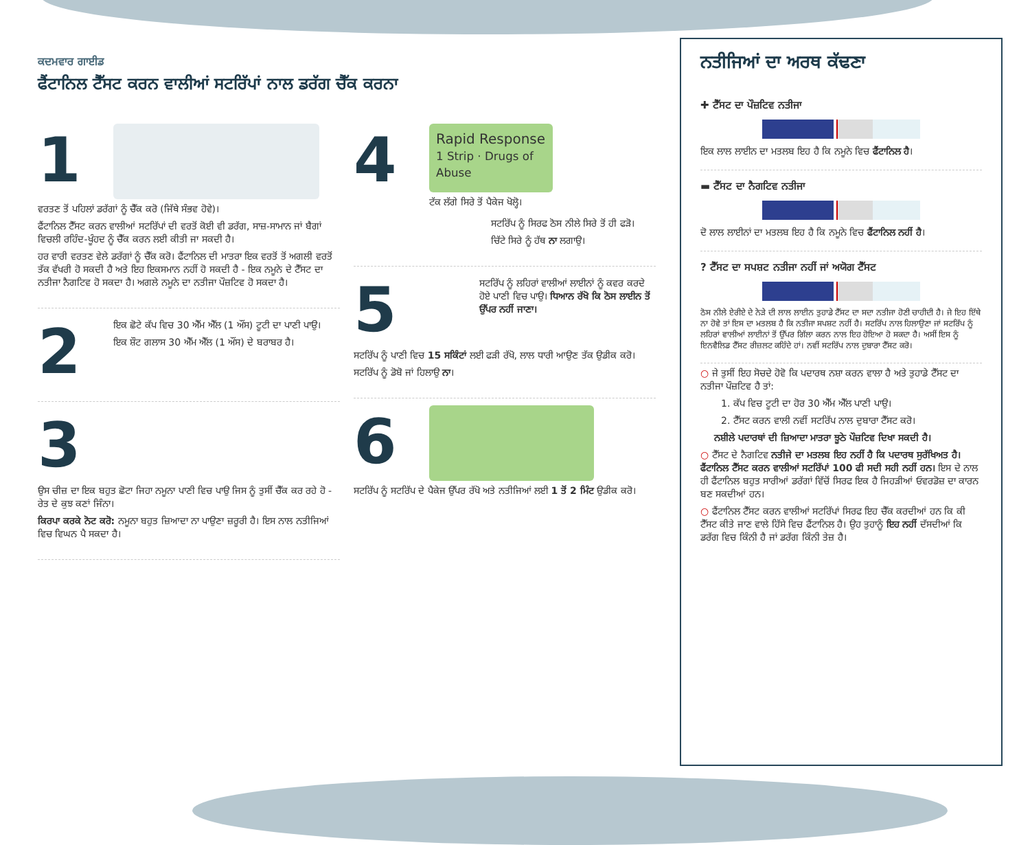ਕਦਮਵਾਰ ਗਾਈਡ
ਫੈਂਟਾਨਿਲ ਟੈੱਸਟ ਕਰਨ ਵਾਲੀਆਂ ਸਟਰਿੱਪਾਂ ਨਾਲ ਡਰੱਗ ਚੈੱਕ ਕਰਨਾ
1
ਵਰਤਣ ਤੋਂ ਪਹਿਲਾਂ ਡਰੱਗਾਂ ਨੂੰ ਚੈੱਕ ਕਰੋ (ਜਿੱਥੇ ਸੰਭਵ ਹੋਵੇ)।
ਫੈਂਟਾਨਿਲ ਟੈੱਸਟ ਕਰਨ ਵਾਲੀਆਂ ਸਟਰਿੱਪਾਂ ਦੀ ਵਰਤੋਂ ਕੋਈ ਵੀ ਡਰੱਗ, ਸਾਜ਼-ਸਾਮਾਨ ਜਾਂ ਬੈਗਾਂ ਵਿਚਲੀ ਰਹਿੰਦ-ਖੂੰਹਦ ਨੂੰ ਚੈੱਕ ਕਰਨ ਲਈ ਕੀਤੀ ਜਾ ਸਕਦੀ ਹੈ।
ਹਰ ਵਾਰੀ ਵਰਤਣ ਵੇਲੇ ਡਰੱਗਾਂ ਨੂੰ ਚੈੱਕ ਕਰੋ। ਫੈਂਟਾਨਿਲ ਦੀ ਮਾਤਰਾ ਇਕ ਵਰਤੋਂ ਤੋਂ ਅਗਲੀ ਵਰਤੋਂ ਤੱਕ ਵੱਖਰੀ ਹੋ ਸਕਦੀ ਹੈ ਅਤੇ ਇਹ ਇਕਸਮਾਨ ਨਹੀਂ ਹੋ ਸਕਦੀ ਹੈ - ਇਕ ਨਮੂਨੇ ਦੇ ਟੈੱਸਟ ਦਾ ਨਤੀਜਾ ਨੈਗਟਿਵ ਹੋ ਸਕਦਾ ਹੈ। ਅਗਲੇ ਨਮੂਨੇ ਦਾ ਨਤੀਜਾ ਪੌਜ਼ਟਿਵ ਹੋ ਸਕਦਾ ਹੈ।
2
ਇਕ ਛੋਟੇ ਕੱਪ ਵਿਚ 30 ਐੱਮ ਐੱਲ (1 ਔਂਸ) ਟੂਟੀ ਦਾ ਪਾਣੀ ਪਾਉ।
ਇਕ ਸ਼ੌਟ ਗਲਾਸ 30 ਐੱਮ ਐੱਲ (1 ਔਂਸ) ਦੇ ਬਰਾਬਰ ਹੈ।
3
ਉਸ ਚੀਜ਼ ਦਾ ਇਕ ਬਹੁਤ ਛੋਟਾ ਜਿਹਾ ਨਮੂਨਾ ਪਾਣੀ ਵਿਚ ਪਾਉ ਜਿਸ ਨੂੰ ਤੁਸੀਂ ਚੈੱਕ ਕਰ ਰਹੇ ਹੋ - ਰੇਤ ਦੇ ਕੁਝ ਕਣਾਂ ਜਿੰਨਾ।
ਕਿਰਪਾ ਕਰਕੇ ਨੋਟ ਕਰੋ: ਨਮੂਨਾ ਬਹੁਤ ਜ਼ਿਆਦਾ ਨਾ ਪਾਉਣਾ ਜ਼ਰੂਰੀ ਹੈ। ਇਸ ਨਾਲ ਨਤੀਜਿਆਂ ਵਿਚ ਵਿਘਨ ਪੈ ਸਕਦਾ ਹੈ।
4
Rapid Response
1 Strip · Drugs of Abuse
ਟੱਕ ਲੱਗੇ ਸਿਰੇ ਤੋਂ ਪੈਕੇਜ ਖੋਲ੍ਹੋ।
ਸਟਰਿੱਪ ਨੂੰ ਸਿਰਫ ਠੋਸ ਨੀਲੇ ਸਿਰੇ ਤੋਂ ਹੀ ਫੜੋ।
ਚਿੱਟੇ ਸਿਰੇ ਨੂੰ ਹੱਥ ਨਾ ਲਗਾਉ।
5
ਸਟਰਿੱਪ ਨੂੰ ਲਹਿਰਾਂ ਵਾਲੀਆਂ ਲਾਈਨਾਂ ਨੂੰ ਕਵਰ ਕਰਦੇ ਹੋਏ ਪਾਣੀ ਵਿਚ ਪਾਉ। ਧਿਆਨ ਰੱਖੋ ਕਿ ਠੋਸ ਲਾਈਨ ਤੋਂ ਉੱਪਰ ਨਹੀਂ ਜਾਣਾ।
ਸਟਰਿੱਪ ਨੂੰ ਪਾਣੀ ਵਿਚ 15 ਸਕਿੰਟਾਂ ਲਈ ਫੜੀ ਰੱਖੋ, ਲਾਲ ਧਾਰੀ ਆਉਣ ਤੱਕ ਉਡੀਕ ਕਰੋ।
ਸਟਰਿੱਪ ਨੂੰ ਡੋਬੋ ਜਾਂ ਹਿਲਾਉ ਨਾ।
6
ਸਟਰਿੱਪ ਨੂੰ ਸਟਰਿੱਪ ਦੇ ਪੈਕੇਜ ਉੱਪਰ ਰੱਖੋ ਅਤੇ ਨਤੀਜਿਆਂ ਲਈ 1 ਤੋਂ 2 ਮਿੰਟ ਉਡੀਕ ਕਰੋ।
ਨਤੀਜਿਆਂ ਦਾ ਅਰਥ ਕੱਢਣਾ
✚ ਟੈੱਸਟ ਦਾ ਪੌਜ਼ਟਿਵ ਨਤੀਜਾ
ਇਕ ਲਾਲ ਲਾਈਨ ਦਾ ਮਤਲਬ ਇਹ ਹੈ ਕਿ ਨਮੂਨੇ ਵਿਚ ਫੈਂਟਾਨਿਲ ਹੈ।
▬ ਟੈੱਸਟ ਦਾ ਨੈਗਟਿਵ ਨਤੀਜਾ
ਦੋ ਲਾਲ ਲਾਈਨਾਂ ਦਾ ਮਤਲਬ ਇਹ ਹੈ ਕਿ ਨਮੂਨੇ ਵਿਚ ਫੈਂਟਾਨਿਲ ਨਹੀਂ ਹੈ।
? ਟੈੱਸਟ ਦਾ ਸਪਸ਼ਟ ਨਤੀਜਾ ਨਹੀਂ ਜਾਂ ਅਯੋਗ ਟੈੱਸਟ
ਠੋਸ ਨੀਲੇ ਏਰੀਏ ਦੇ ਨੇੜੇ ਦੀ ਲਾਲ ਲਾਈਨ ਤੁਹਾਡੇ ਟੈੱਸਟ ਦਾ ਸਦਾ ਨਤੀਜਾ ਹੋਣੀ ਚਾਹੀਦੀ ਹੈ। ਜੇ ਇਹ ਇੱਥੇ ਨਾ ਹੋਵੇ ਤਾਂ ਇਸ ਦਾ ਮਤਲਬ ਹੈ ਕਿ ਨਤੀਜਾ ਸਪਸ਼ਟ ਨਹੀਂ ਹੈ। ਸਟਰਿੱਪ ਨਾਲ ਹਿਲਾਉਣਾ ਜਾਂ ਸਟਰਿੱਪ ਨੂੰ ਲਹਿਰਾਂ ਵਾਲੀਆਂ ਲਾਈਨਾਂ ਤੋਂ ਉੱਪਰ ਗਿੱਲਾ ਕਰਨ ਨਾਲ ਇਹ ਹੋਇਆ ਹੋ ਸਕਦਾ ਹੈ। ਅਸੀਂ ਇਸ ਨੂੰ ਇਨਵੈਲਿਡ ਟੈੱਸਟ ਰੀਜ਼ਲਟ ਕਹਿੰਦੇ ਹਾਂ। ਨਵੀਂ ਸਟਰਿੱਪ ਨਾਲ ਦੁਬਾਰਾ ਟੈੱਸਟ ਕਰੋ।
○ ਜੇ ਤੁਸੀਂ ਇਹ ਸੋਚਦੇ ਹੋਵੋ ਕਿ ਪਦਾਰਥ ਨਸ਼ਾ ਕਰਨ ਵਾਲਾ ਹੈ ਅਤੇ ਤੁਹਾਡੇ ਟੈੱਸਟ ਦਾ ਨਤੀਜਾ ਪੌਜ਼ਟਿਵ ਹੈ ਤਾਂ:
1. ਕੱਪ ਵਿਚ ਟੂਟੀ ਦਾ ਹੋਰ 30 ਐੱਮ ਐੱਲ ਪਾਣੀ ਪਾਉ।
2. ਟੈੱਸਟ ਕਰਨ ਵਾਲੀ ਨਵੀਂ ਸਟਰਿੱਪ ਨਾਲ ਦੁਬਾਰਾ ਟੈੱਸਟ ਕਰੋ।
ਨਸ਼ੀਲੇ ਪਦਾਰਥਾਂ ਦੀ ਜ਼ਿਆਦਾ ਮਾਤਰਾ ਝੂਠੇ ਪੌਜ਼ਟਿਵ ਦਿਖਾ ਸਕਦੀ ਹੈ।
○ ਟੈੱਸਟ ਦੇ ਨੈਗਟਿਵ ਨਤੀਜੇ ਦਾ ਮਤਲਬ ਇਹ ਨਹੀਂ ਹੈ ਕਿ ਪਦਾਰਥ ਸੁਰੱਖਿਅਤ ਹੈ। ਫੈਂਟਾਨਿਲ ਟੈੱਸਟ ਕਰਨ ਵਾਲੀਆਂ ਸਟਰਿੱਪਾਂ 100 ਫੀ ਸਦੀ ਸਹੀ ਨਹੀਂ ਹਨ। ਇਸ ਦੇ ਨਾਲ ਹੀ ਫੈਂਟਾਨਿਲ ਬਹੁਤ ਸਾਰੀਆਂ ਡਰੱਗਾਂ ਵਿੱਚੋਂ ਸਿਰਫ ਇਕ ਹੈ ਜਿਹੜੀਆਂ ਓਵਰਡੋਜ਼ ਦਾ ਕਾਰਨ ਬਣ ਸਕਦੀਆਂ ਹਨ।
○ ਫੈਂਟਾਨਿਲ ਟੈੱਸਟ ਕਰਨ ਵਾਲੀਆਂ ਸਟਰਿੱਪਾਂ ਸਿਰਫ ਇਹ ਚੈੱਕ ਕਰਦੀਆਂ ਹਨ ਕਿ ਕੀ ਟੈੱਸਟ ਕੀਤੇ ਜਾਣ ਵਾਲੇ ਹਿੱਸੇ ਵਿਚ ਫੈਂਟਾਨਿਲ ਹੈ। ਉਹ ਤੁਹਾਨੂੰ ਇਹ ਨਹੀਂ ਦੱਸਦੀਆਂ ਕਿ ਡਰੱਗ ਵਿਚ ਕਿੰਨੀ ਹੈ ਜਾਂ ਡਰੱਗ ਕਿੰਨੀ ਤੇਜ਼ ਹੈ।